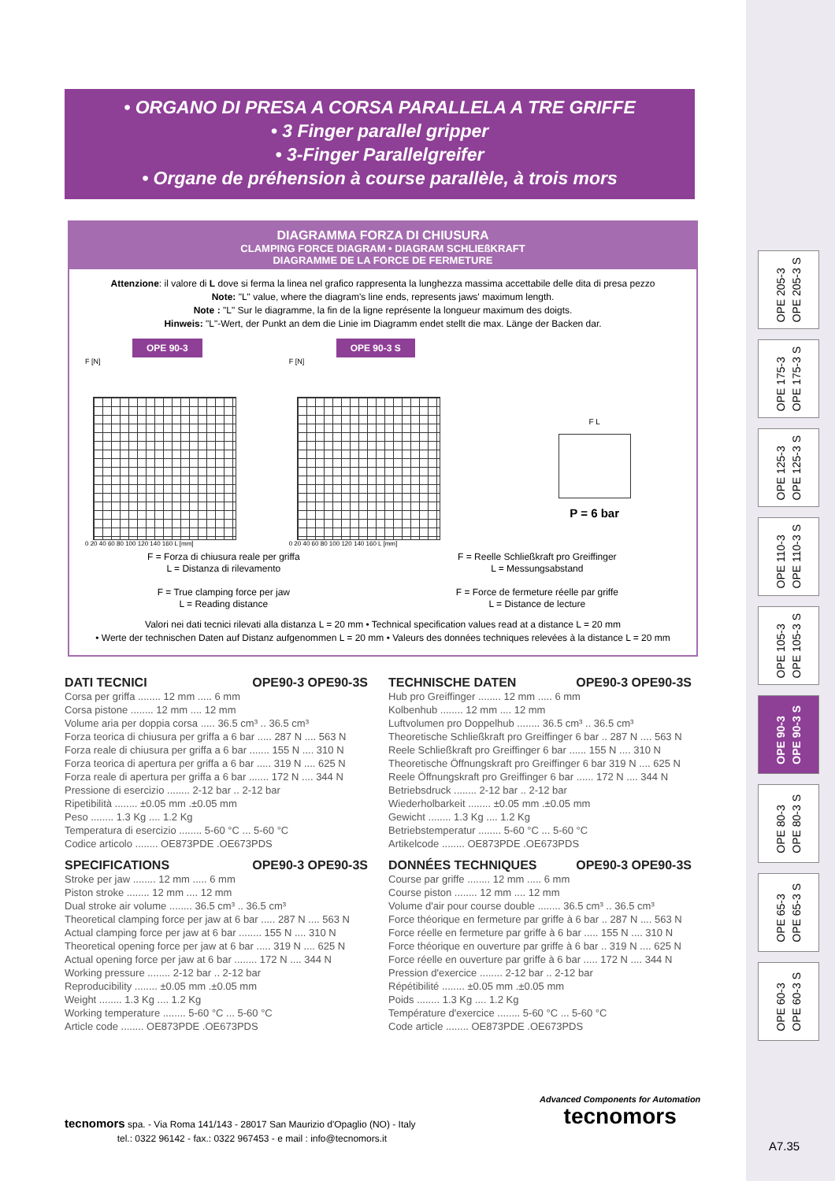• ORGANO DI PRESA A CORSA PARALLELA A TRE GRIFFE
• 3 Finger parallel gripper
• 3-Finger Parallelgreifer
• Organe de préhension à course parallèle, à trois mors
OPE 205-3
OPE 205-3 S
OPE 175-3
OPE 175-3 S
OPE 125-3
OPE 125-3 S
OPE 110-3
OPE 110-3 S
OPE 105-3
OPE 105-3 S
OPE 90-3
OPE 90-3 S
OPE 80-3
OPE 80-3 S
OPE 65-3
OPE 65-3 S
OPE 60-3
OPE 60-3 S
DIAGRAMMA FORZA DI CHIUSURA
CLAMPING FORCE DIAGRAM • DIAGRAM SCHLIEßKRAFT
DIAGRAMME DE LA FORCE DE FERMETURE
Attenzione: il valore di L dove si ferma la linea nel grafico rappresenta la lunghezza massima accettabile delle dita di presa pezzo
Note: "L" value, where the diagram's line ends, represents jaws' maximum length.
Note : "L" Sur le diagramme, la fin de la ligne représente la longueur maximum des doigts.
Hinweis: "L"-Wert, der Punkt an dem die Linie im Diagramm endet stellt die max. Länge der Backen dar.
OPE 90-3
F [N]
0 20 40 60 80 100 120 140 160 L [mm]
OPE 90-3 S
F [N]
0 20 40 60 80 100 120 140 160 L [mm]
F L
P = 6 bar
F = Forza di chiusura reale per griffa
L = Distanza di rilevamento
F = True clamping force per jaw
L = Reading distance
F = Reelle Schließkraft pro Greiffinger
L = Messungsabstand
F = Force de fermeture réelle par griffe
L = Distance de lecture
Valori nei dati tecnici rilevati alla distanza L = 20 mm • Technical specification values read at a distance L = 20 mm
• Werte der technischen Daten auf Distanz aufgenommen L = 20 mm • Valeurs des données techniques relevées à la distance L = 20 mm
DATI TECNICI OPE90-3 OPE90-3S
Corsa per griffa ........ 12 mm ..... 6 mm
Corsa pistone ........ 12 mm .... 12 mm
Volume aria per doppia corsa ..... 36.5 cm³ .. 36.5 cm³
Forza teorica di chiusura per griffa a 6 bar ..... 287 N .... 563 N
Forza reale di chiusura per griffa a 6 bar ....... 155 N .... 310 N
Forza teorica di apertura per griffa a 6 bar ..... 319 N .... 625 N
Forza reale di apertura per griffa a 6 bar ....... 172 N .... 344 N
Pressione di esercizio ........ 2-12 bar .. 2-12 bar
Ripetibilità ........ ±0.05 mm .±0.05 mm
Peso ........ 1.3 Kg .... 1.2 Kg
Temperatura di esercizio ........ 5-60 °C ... 5-60 °C
Codice articolo ........ OE873PDE .OE673PDS
SPECIFICATIONS OPE90-3 OPE90-3S
Stroke per jaw ........ 12 mm ..... 6 mm
Piston stroke ........ 12 mm .... 12 mm
Dual stroke air volume ........ 36.5 cm³ .. 36.5 cm³
Theoretical clamping force per jaw at 6 bar ..... 287 N .... 563 N
Actual clamping force per jaw at 6 bar ........ 155 N .... 310 N
Theoretical opening force per jaw at 6 bar ..... 319 N .... 625 N
Actual opening force per jaw at 6 bar ........ 172 N .... 344 N
Working pressure ........ 2-12 bar .. 2-12 bar
Reproducibility ........ ±0.05 mm .±0.05 mm
Weight ........ 1.3 Kg .... 1.2 Kg
Working temperature ........ 5-60 °C ... 5-60 °C
Article code ........ OE873PDE .OE673PDS
TECHNISCHE DATEN OPE90-3 OPE90-3S
Hub pro Greiffinger ........ 12 mm ..... 6 mm
Kolbenhub ........ 12 mm .... 12 mm
Luftvolumen pro Doppelhub ........ 36.5 cm³ .. 36.5 cm³
Theoretische Schließkraft pro Greiffinger 6 bar .. 287 N .... 563 N
Reele Schließkraft pro Greiffinger 6 bar ...... 155 N .... 310 N
Theoretische Öffnungskraft pro Greiffinger 6 bar 319 N .... 625 N
Reele Öffnungskraft pro Greiffinger 6 bar ...... 172 N .... 344 N
Betriebsdruck ........ 2-12 bar .. 2-12 bar
Wiederholbarkeit ........ ±0.05 mm .±0.05 mm
Gewicht ........ 1.3 Kg .... 1.2 Kg
Betriebstemperatur ........ 5-60 °C ... 5-60 °C
Artikelcode ........ OE873PDE .OE673PDS
DONNÉES TECHNIQUES OPE90-3 OPE90-3S
Course par griffe ........ 12 mm ..... 6 mm
Course piston ........ 12 mm .... 12 mm
Volume d'air pour course double ........ 36.5 cm³ .. 36.5 cm³
Force théorique en fermeture par griffe à 6 bar .. 287 N .... 563 N
Force réelle en fermeture par griffe à 6 bar ..... 155 N .... 310 N
Force théorique en ouverture par griffe à 6 bar .. 319 N .... 625 N
Force réelle en ouverture par griffe à 6 bar ..... 172 N .... 344 N
Pression d'exercice ........ 2-12 bar .. 2-12 bar
Répétibilité ........ ±0.05 mm .±0.05 mm
Poids ........ 1.3 Kg .... 1.2 Kg
Température d'exercice ........ 5-60 °C ... 5-60 °C
Code article ........ OE873PDE .OE673PDS
tecnomors spa. - Via Roma 141/143 - 28017 San Maurizio d'Opaglio (NO) - Italy
tel.: 0322 96142 - fax.: 0322 967453 - e mail : info@tecnomors.it
Advanced Components for Automation
tecnomors
A7.35